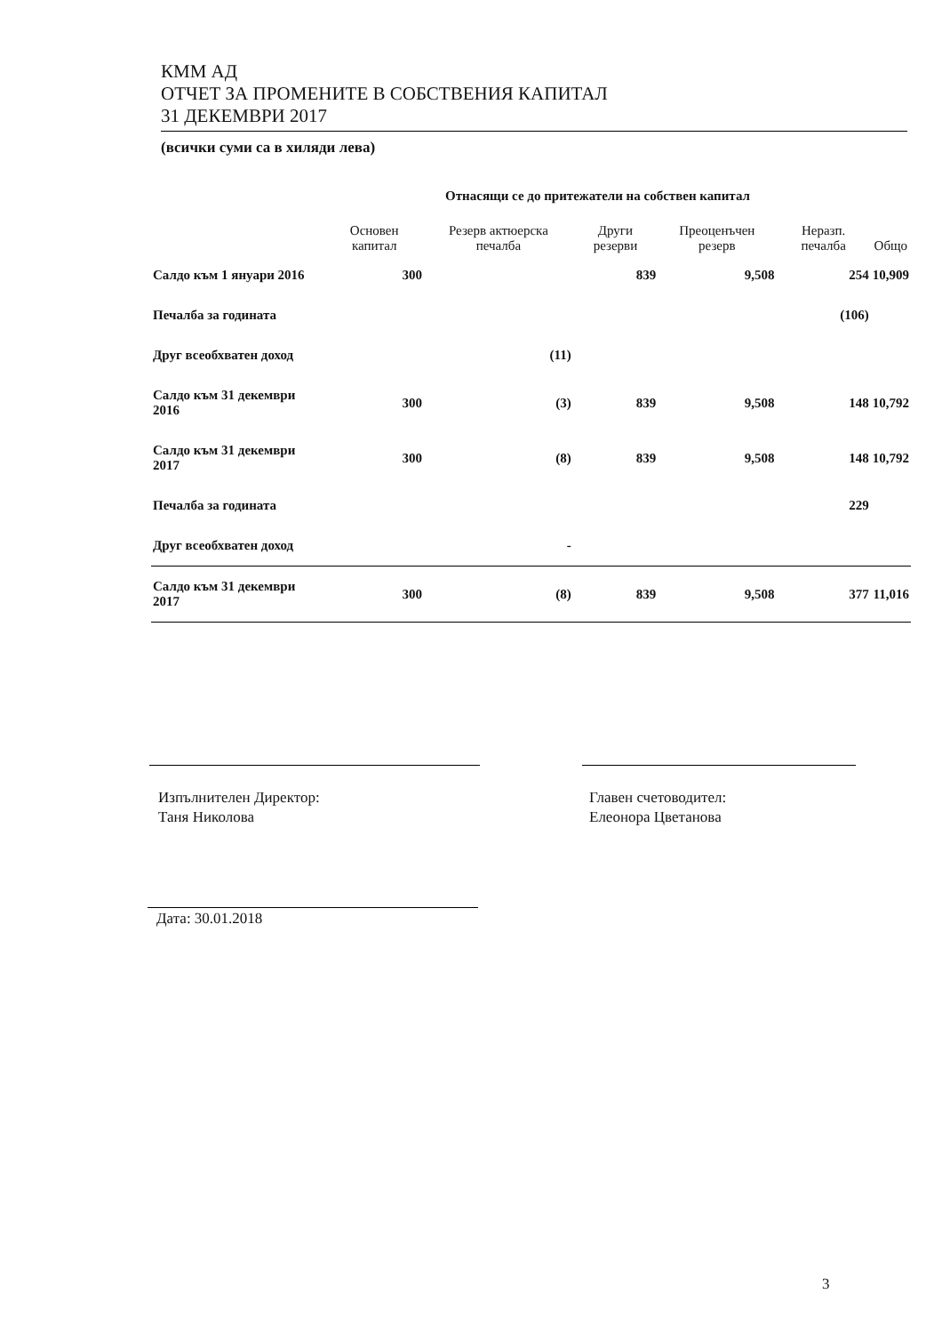КММ АД
ОТЧЕТ ЗА ПРОМЕНИТЕ В СОБСТВЕНИЯ КАПИТАЛ
31 ДЕКЕМВРИ 2017
(всички суми са в хиляди лева)
| | Отнасящи се до притежатели на собствен капитал | | | | | |
| --- | --- | --- | --- | --- | --- | --- |
| | Основен капитал | Резерв актюерска печалба | Други резерви | Преоценъчен резерв | Неразп. печалба | Общо |
| Салдо към 1 януари 2016 | 300 | | 839 | 9,508 | 254 | 10,909 |
| Печалба за годината | | | | | (106) | |
| Друг всеобхватен доход | | (11) | | | | |
| Салдо към 31 декември 2016 | 300 | (3) | 839 | 9,508 | 148 | 10,792 |
| Салдо към 31 декември 2017 | 300 | (8) | 839 | 9,508 | 148 | 10,792 |
| Печалба за годината | | | | | 229 | |
| Друг всеобхватен доход | | - | | | | |
| Салдо към 31 декември 2017 | 300 | (8) | 839 | 9,508 | 377 | 11,016 |
Изпълнителен Директор:
Таня Николова
Главен счетоводител:
Елеонора Цветанова
Дата: 30.01.2018
3